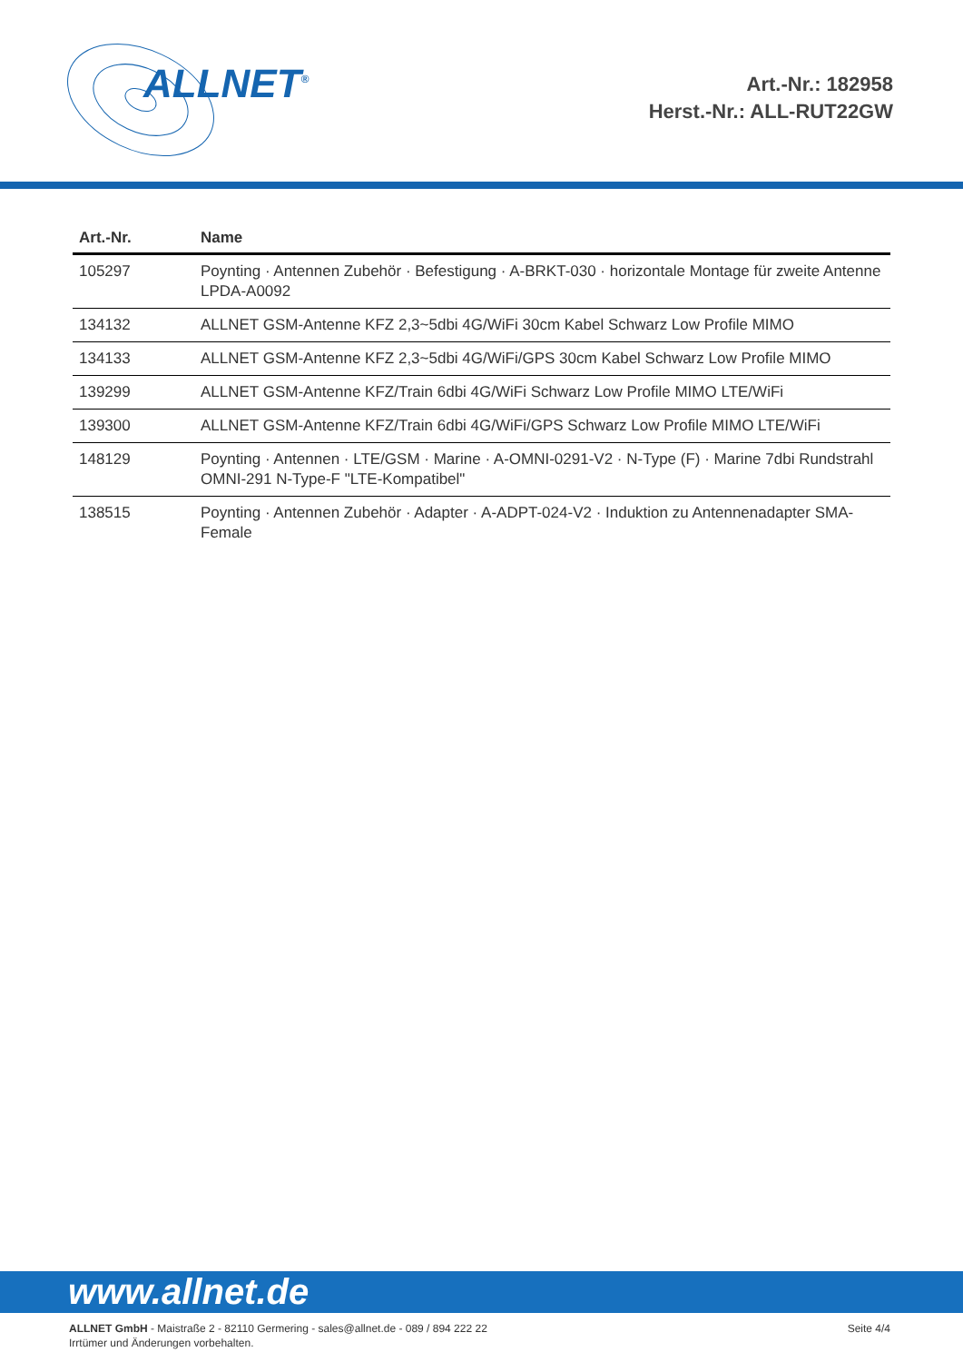ALLNET<sup>®</sup>
Art.-Nr.: 182958
Herst.-Nr.: ALL-RUT22GW
| Art.-Nr. | Name |
| --- | --- |
| 105297 | Poynting · Antennen Zubehör · Befestigung · A-BRKT-030 · horizontale Montage für zweite Antenne LPDA-A0092 |
| 134132 | ALLNET GSM-Antenne KFZ 2,3~5dbi 4G/WiFi 30cm Kabel Schwarz Low Profile MIMO |
| 134133 | ALLNET GSM-Antenne KFZ 2,3~5dbi 4G/WiFi/GPS 30cm Kabel Schwarz Low Profile MIMO |
| 139299 | ALLNET GSM-Antenne KFZ/Train 6dbi 4G/WiFi Schwarz Low Profile MIMO LTE/WiFi |
| 139300 | ALLNET GSM-Antenne KFZ/Train 6dbi 4G/WiFi/GPS Schwarz Low Profile MIMO LTE/WiFi |
| 148129 | Poynting · Antennen · LTE/GSM · Marine · A-OMNI-0291-V2 · N-Type (F) · Marine 7dbi Rundstrahl OMNI-291 N-Type-F "LTE-Kompatibel" |
| 138515 | Poynting · Antennen Zubehör · Adapter · A-ADPT-024-V2 · Induktion zu Antennenadapter SMA-Female |
www.allnet.de
ALLNET GmbH - Maistraße 2 - 82110 Germering - sales@allnet.de - 089 / 894 222 22
Irrtümer und Änderungen vorbehalten.
Seite 4/4